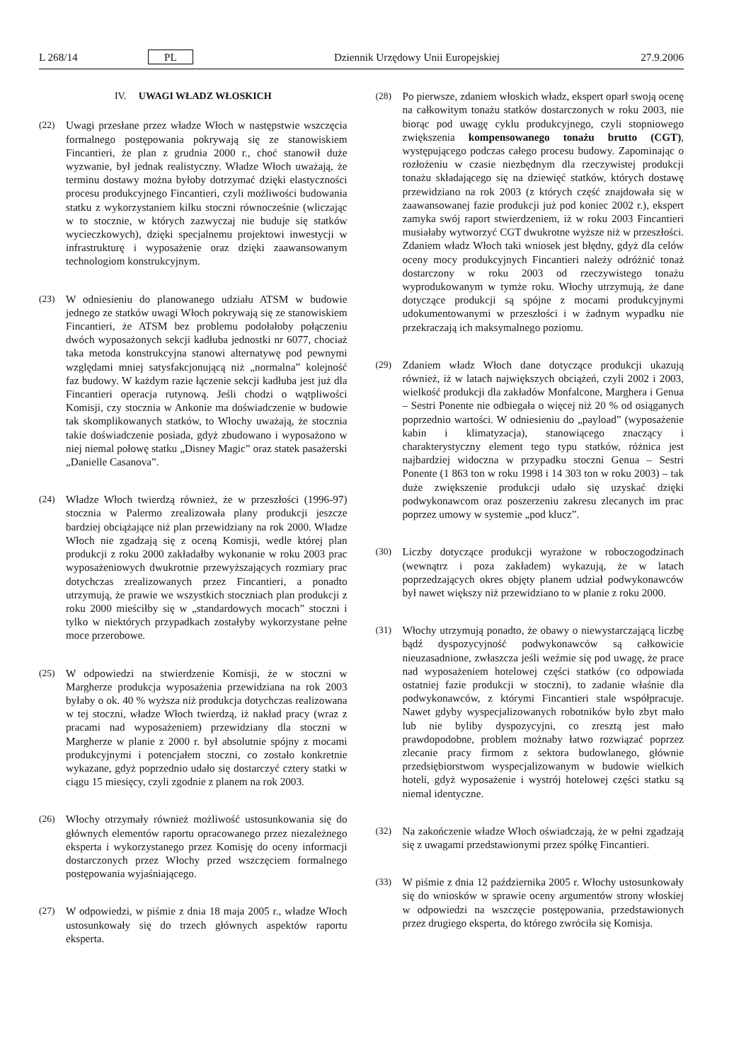L 268/14 PL Dziennik Urzędowy Unii Europejskiej 27.9.2006
IV. UWAGI WŁADZ WŁOSKICH
(22) Uwagi przesłane przez władze Włoch w następstwie wszczęcia formalnego postępowania pokrywają się ze stanowiskiem Fincantieri, że plan z grudnia 2000 r., choć stanowił duże wyzwanie, był jednak realistyczny. Władze Włoch uważają, że terminu dostawy można byłoby dotrzymać dzięki elastyczności procesu produkcyjnego Fincantieri, czyli możliwości budowania statku z wykorzystaniem kilku stoczni równocześnie (wliczając w to stocznie, w których zazwyczaj nie buduje się statków wycieczkowych), dzięki specjalnemu projektowi inwestycji w infrastrukturę i wyposażenie oraz dzięki zaawansowanym technologiom konstrukcyjnym.
(23) W odniesieniu do planowanego udziału ATSM w budowie jednego ze statków uwagi Włoch pokrywają się ze stanowiskiem Fincantieri, że ATSM bez problemu podołałoby połączeniu dwóch wyposażonych sekcji kadłuba jednostki nr 6077, chociaż taka metoda konstrukcyjna stanowi alternatywę pod pewnymi względami mniej satysfakcjonującą niż „normalna” kolejność faz budowy. W każdym razie łączenie sekcji kadłuba jest już dla Fincantieri operacja rutynową. Jeśli chodzi o wątpliwości Komisji, czy stocznia w Ankonie ma doświadczenie w budowie tak skomplikowanych statków, to Włochy uważają, że stocznia takie doświadczenie posiada, gdyż zbudowano i wyposażono w niej niemal połowę statku „Disney Magic” oraz statek pasażerski „Danielle Casanova”.
(24) Władze Włoch twierdzą również, że w przeszłości (1996-97) stocznia w Palermo zrealizowała plany produkcji jeszcze bardziej obciążające niż plan przewidziany na rok 2000. Władze Włoch nie zgadzają się z oceną Komisji, wedle której plan produkcji z roku 2000 zakładałby wykonanie w roku 2003 prac wyposażeniowych dwukrotnie przewyższających rozmiary prac dotychczas zrealizowanych przez Fincantieri, a ponadto utrzymują, że prawie we wszystkich stoczniach plan produkcji z roku 2000 mieściłby się w „standardowych mocach” stoczni i tylko w niektórych przypadkach zostałyby wykorzystane pełne moce przerobowe.
(25) W odpowiedzi na stwierdzenie Komisji, że w stoczni w Margherze produkcja wyposażenia przewidziana na rok 2003 byłaby o ok. 40 % wyższa niż produkcja dotychczas realizowana w tej stoczni, władze Włoch twierdzą, iż nakład pracy (wraz z pracami nad wyposażeniem) przewidziany dla stoczni w Margherze w planie z 2000 r. był absolutnie spójny z mocami produkcyjnymi i potencjałem stoczni, co zostało konkretnie wykazane, gdyż poprzednio udało się dostarczyć cztery statki w ciągu 15 miesięcy, czyli zgodnie z planem na rok 2003.
(26) Włochy otrzymały również możliwość ustosunkowania się do głównych elementów raportu opracowanego przez niezależnego eksperta i wykorzystanego przez Komisję do oceny informacji dostarczonych przez Włochy przed wszczęciem formalnego postępowania wyjaśniającego.
(27) W odpowiedzi, w piśmie z dnia 18 maja 2005 r., władze Włoch ustosunkowały się do trzech głównych aspektów raportu eksperta.
(28) Po pierwsze, zdaniem włoskich władz, ekspert oparł swoją ocenę na całkowitym tonażu statków dostarczonych w roku 2003, nie biorąc pod uwagę cyklu produkcyjnego, czyli stopniowego zwiększenia kompensowanego tonażu brutto (CGT), występującego podczas całego procesu budowy. Zapominając o rozłożeniu w czasie niezbędnym dla rzeczywistej produkcji tonażu składającego się na dziewięć statków, których dostawę przewidziano na rok 2003 (z których część znajdowała się w zaawansowanej fazie produkcji już pod koniec 2002 r.), ekspert zamyka swój raport stwierdzeniem, iż w roku 2003 Fincantieri musiałaby wytworzyć CGT dwukrotne wyższe niż w przeszłości. Zdaniem władz Włoch taki wniosek jest błędny, gdyż dla celów oceny mocy produkcyjnych Fincantieri należy odróżnić tonaż dostarczony w roku 2003 od rzeczywistego tonażu wyprodukowanym w tymże roku. Włochy utrzymują, że dane dotyczące produkcji są spójne z mocami produkcyjnymi udokumentowanymi w przeszłości i w żadnym wypadku nie przekraczają ich maksymalnego poziomu.
(29) Zdaniem władz Włoch dane dotyczące produkcji ukazują również, iż w latach największych obciążeń, czyli 2002 i 2003, wielkość produkcji dla zakładów Monfalcone, Marghera i Genua – Sestri Ponente nie odbiegała o więcej niż 20 % od osiąganych poprzednio wartości. W odniesieniu do „payload” (wyposażenie kabin i klimatyzacja), stanowiącego znaczący i charakterystyczny element tego typu statków, różnica jest najbardziej widoczna w przypadku stoczni Genua – Sestri Ponente (1 863 ton w roku 1998 i 14 303 ton w roku 2003) – tak duże zwiększenie produkcji udało się uzyskać dzięki podwykonawcom oraz poszerzeniu zakresu zlecanych im prac poprzez umowy w systemie „pod klucz”.
(30) Liczby dotyczące produkcji wyrażone w roboczogodzinach (wewnątrz i poza zakładem) wykazują, że w latach poprzedzających okres objęty planem udział podwykonawców był nawet większy niż przewidziano to w planie z roku 2000.
(31) Włochy utrzymują ponadto, że obawy o niewystarczającą liczbę bądź dyspozycyjność podwykonawców są całkowicie nieuzasadnione, zwłaszcza jeśli weźmie się pod uwagę, że prace nad wyposażeniem hotelowej części statków (co odpowiada ostatniej fazie produkcji w stoczni), to zadanie właśnie dla podwykonawców, z którymi Fincantieri stale współpracuje. Nawet gdyby wyspecjalizowanych robotników było zbyt mało lub nie byliby dyspozycyjni, co zresztą jest mało prawdopodobne, problem możnaby łatwo rozwiązać poprzez zlecanie pracy firmom z sektora budowlanego, głównie przedsiębiorstwom wyspecjalizowanym w budowie wielkich hoteli, gdyż wyposażenie i wystrój hotelowej części statku są niemal identyczne.
(32) Na zakończenie władze Włoch oświadczają, że w pełni zgadzają się z uwagami przedstawionymi przez spółkę Fincantieri.
(33) W piśmie z dnia 12 października 2005 r. Włochy ustosunkowały się do wniosków w sprawie oceny argumentów strony włoskiej w odpowiedzi na wszczęcie postępowania, przedstawionych przez drugiego eksperta, do którego zwróciła się Komisja.